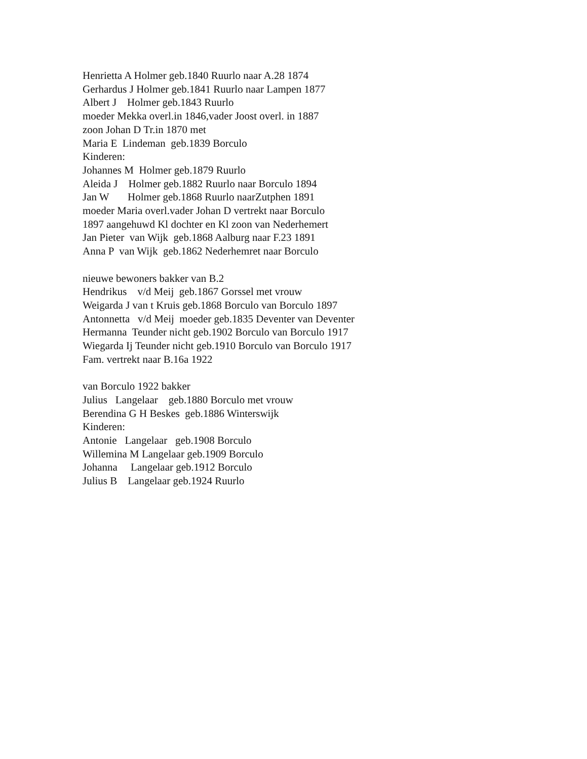Henrietta A Holmer geb.1840 Ruurlo naar A.28 1874 Gerhardus J Holmer geb.1841 Ruurlo naar Lampen 1877 Albert J Holmer geb.1843 Ruurlo moeder Mekka overl.in 1846,vader Joost overl. in 1887 zoon Johan D Tr.in 1870 met Maria E Lindeman geb.1839 Borculo Kinderen: Johannes M Holmer geb.1879 Ruurlo Aleida J Holmer geb.1882 Ruurlo naar Borculo 1894 Jan W Holmer geb.1868 Ruurlo naarZutphen 1891 moeder Maria overl.vader Johan D vertrekt naar Borculo 1897 aangehuwd Kl dochter en Kl zoon van Nederhemert Jan Pieter van Wijk geb.1868 Aalburg naar F.23 1891 Anna P van Wijk geb.1862 Nederhemret naar Borculo nieuwe bewoners bakker van B.2 Hendrikus v/d Meij geb.1867 Gorssel met vrouw Weigarda J van t Kruis geb.1868 Borculo van Borculo 1897 Antonnetta v/d Meij moeder geb.1835 Deventer van Deventer Hermanna Teunder nicht geb.1902 Borculo van Borculo 1917 Wiegarda Ij Teunder nicht geb.1910 Borculo van Borculo 1917 Fam. vertrekt naar B.16a 1922 van Borculo 1922 bakker Julius Langelaar geb.1880 Borculo met vrouw Berendina G H Beskes geb.1886 Winterswijk Kinderen: Antonie Langelaar geb.1908 Borculo Willemina M Langelaar geb.1909 Borculo Johanna Langelaar geb.1912 Borculo Julius B Langelaar geb.1924 Ruurlo